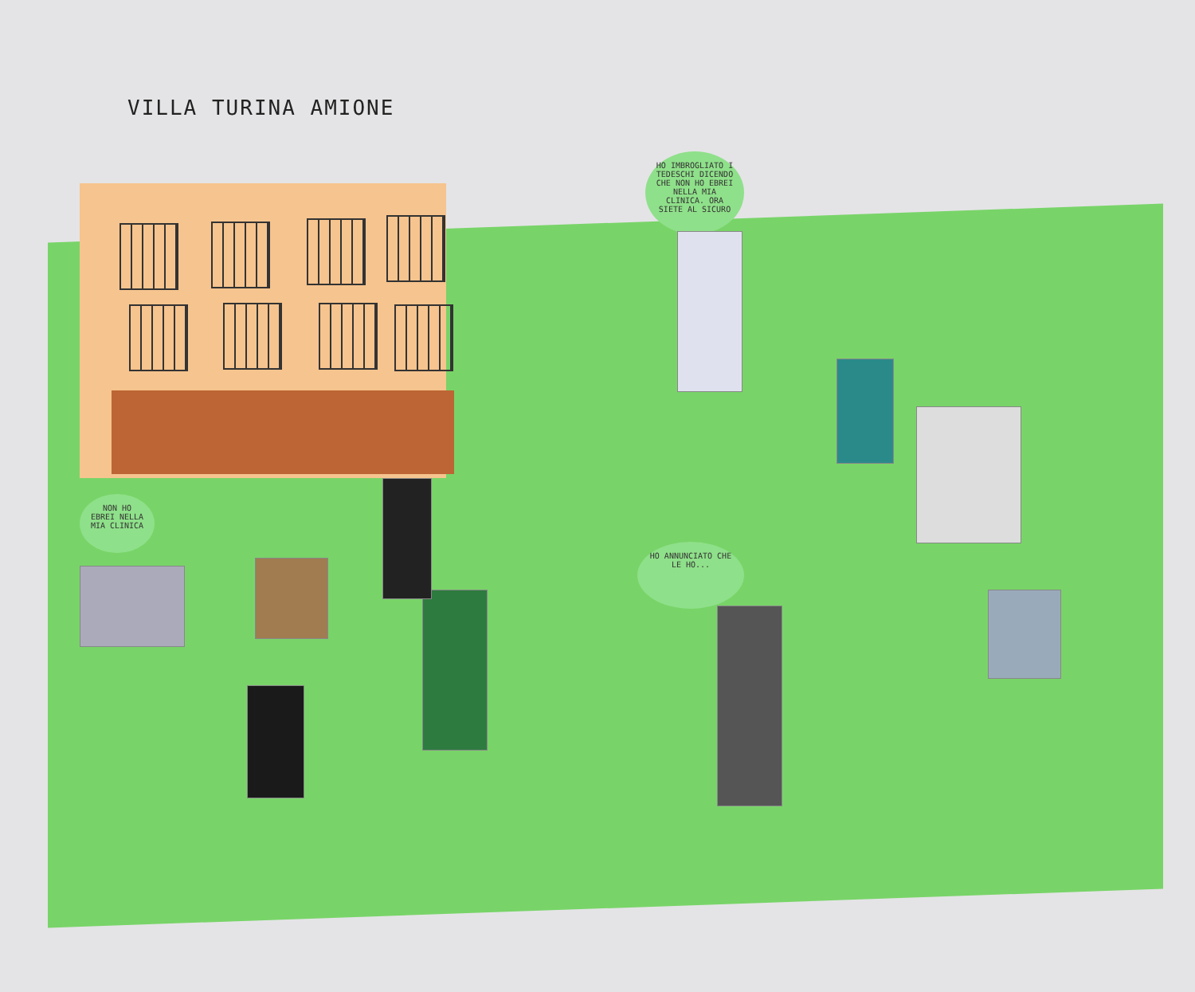VILLA TURINA AMIONE
HO IMBROGLIATO I TEDESCHI DICENDO CHE NON HO EBREI NELLA MIA CLINICA. ORA SIETE AL SICURO
NON HO EBREI NELLA MIA CLINICA
HO ANNUNCIATO CHE LE HO...